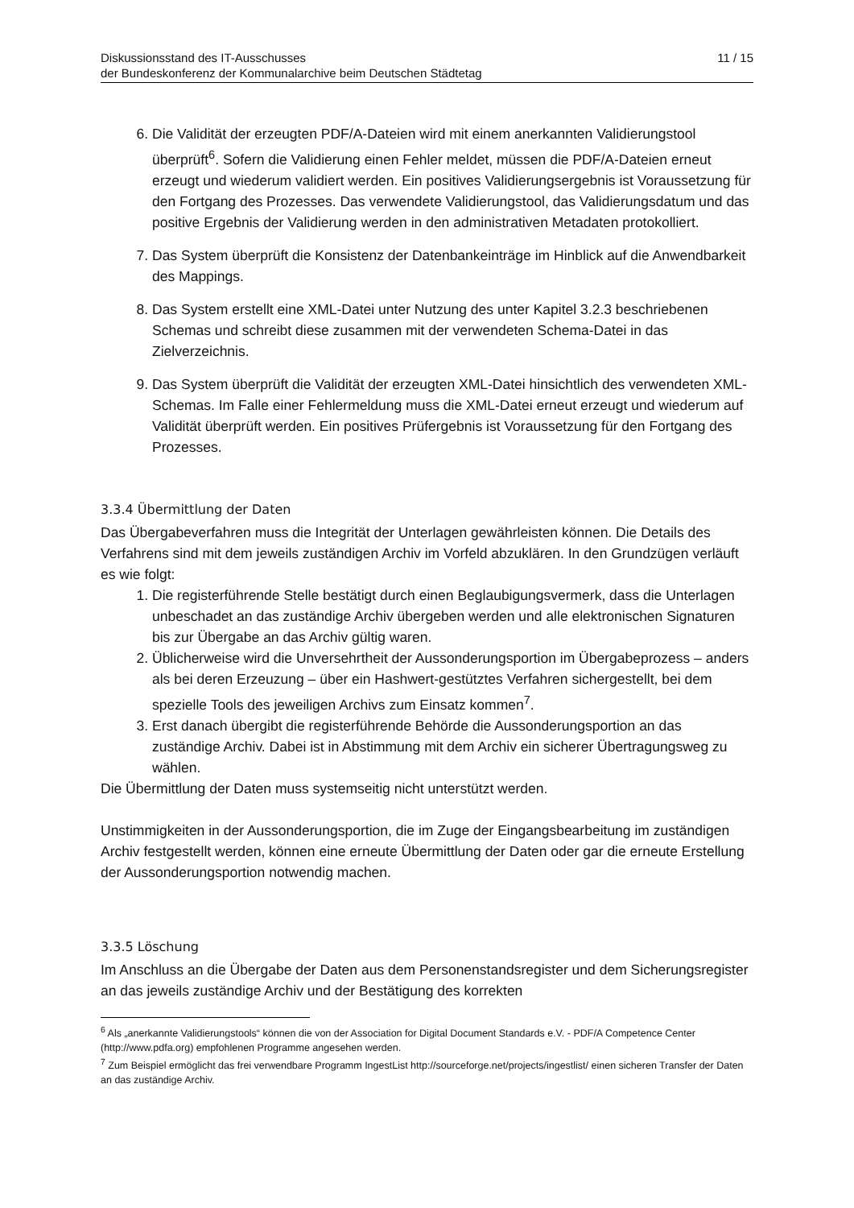Diskussionsstand des IT-Ausschusses
der Bundeskonferenz der Kommunalarchive beim Deutschen Städtetag
11 / 15
6. Die Validität der erzeugten PDF/A-Dateien wird mit einem anerkannten Validierungstool überprüft<sup>6</sup>. Sofern die Validierung einen Fehler meldet, müssen die PDF/A-Dateien erneut erzeugt und wiederum validiert werden. Ein positives Validierungsergebnis ist Voraussetzung für den Fortgang des Prozesses. Das verwendete Validierungstool, das Validierungsdatum und das positive Ergebnis der Validierung werden in den administrativen Metadaten protokolliert.
7. Das System überprüft die Konsistenz der Datenbankeinträge im Hinblick auf die Anwendbarkeit des Mappings.
8. Das System erstellt eine XML-Datei unter Nutzung des unter Kapitel 3.2.3 beschriebenen Schemas und schreibt diese zusammen mit der verwendeten Schema-Datei in das Zielverzeichnis.
9. Das System überprüft die Validität der erzeugten XML-Datei hinsichtlich des verwendeten XML-Schemas. Im Falle einer Fehlermeldung muss die XML-Datei erneut erzeugt und wiederum auf Validität überprüft werden. Ein positives Prüfergebnis ist Voraussetzung für den Fortgang des Prozesses.
3.3.4 Übermittlung der Daten
Das Übergabeverfahren muss die Integrität der Unterlagen gewährleisten können. Die Details des Verfahrens sind mit dem jeweils zuständigen Archiv im Vorfeld abzuklären. In den Grundzügen verläuft es wie folgt:
1. Die registerführende Stelle bestätigt durch einen Beglaubigungsvermerk, dass die Unterlagen unbeschadet an das zuständige Archiv übergeben werden und alle elektronischen Signaturen bis zur Übergabe an das Archiv gültig waren.
2. Üblicherweise wird die Unversehrtheit der Aussonderungsportion im Übergabeprozess – anders als bei deren Erzeuzung – über ein Hashwert-gestütztes Verfahren sichergestellt, bei dem spezielle Tools des jeweiligen Archivs zum Einsatz kommen<sup>7</sup>.
3. Erst danach übergibt die registerführende Behörde die Aussonderungsportion an das zuständige Archiv. Dabei ist in Abstimmung mit dem Archiv ein sicherer Übertragungsweg zu wählen.
Die Übermittlung der Daten muss systemseitig nicht unterstützt werden.
Unstimmigkeiten in der Aussonderungsportion, die im Zuge der Eingangsbearbeitung im zuständigen Archiv festgestellt werden, können eine erneute Übermittlung der Daten oder gar die erneute Erstellung der Aussonderungsportion notwendig machen.
3.3.5 Löschung
Im Anschluss an die Übergabe der Daten aus dem Personenstandsregister und dem Sicherungsregister an das jeweils zuständige Archiv und der Bestätigung des korrekten
<sup>6</sup> Als „anerkannte Validierungstools“ können die von der Association for Digital Document Standards e.V. - PDF/A Competence Center (http://www.pdfa.org) empfohlenen Programme angesehen werden.
<sup>7</sup> Zum Beispiel ermöglicht das frei verwendbare Programm IngestList http://sourceforge.net/projects/ingestlist/ einen sicheren Transfer der Daten an das zuständige Archiv.